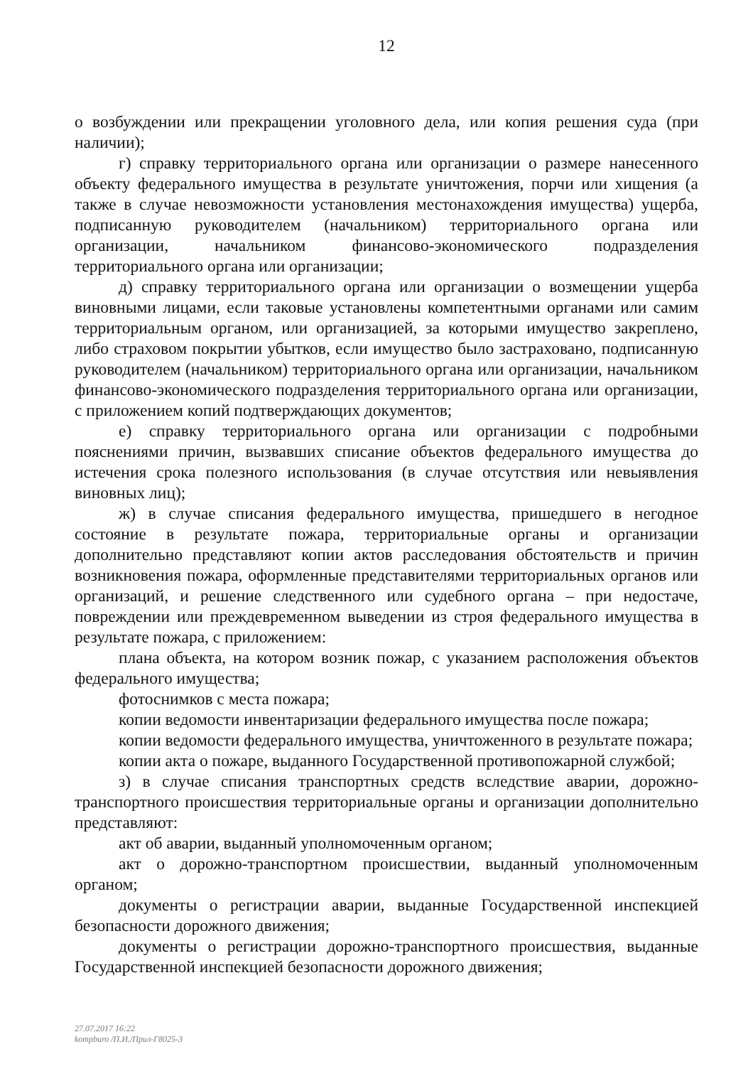12
о возбуждении или прекращении уголовного дела, или копия решения суда (при наличии);
г) справку территориального органа или организации о размере нанесенного объекту федерального имущества в результате уничтожения, порчи или хищения (а также в случае невозможности установления местонахождения имущества) ущерба, подписанную руководителем (начальником) территориального органа или организации, начальником финансово-экономического подразделения территориального органа или организации;
д) справку территориального органа или организации о возмещении ущерба виновными лицами, если таковые установлены компетентными органами или самим территориальным органом, или организацией, за которыми имущество закреплено, либо страховом покрытии убытков, если имущество было застраховано, подписанную руководителем (начальником) территориального органа или организации, начальником финансово-экономического подразделения территориального органа или организации, с приложением копий подтверждающих документов;
е) справку территориального органа или организации с подробными пояснениями причин, вызвавших списание объектов федерального имущества до истечения срока полезного использования (в случае отсутствия или невыявления виновных лиц);
ж) в случае списания федерального имущества, пришедшего в негодное состояние в результате пожара, территориальные органы и организации дополнительно представляют копии актов расследования обстоятельств и причин возникновения пожара, оформленные представителями территориальных органов или организаций, и решение следственного или судебного органа – при недостаче, повреждении или преждевременном выведении из строя федерального имущества в результате пожара, с приложением:
плана объекта, на котором возник пожар, с указанием расположения объектов федерального имущества;
фотоснимков с места пожара;
копии ведомости инвентаризации федерального имущества после пожара;
копии ведомости федерального имущества, уничтоженного в результате пожара;
копии акта о пожаре, выданного Государственной противопожарной службой;
з) в случае списания транспортных средств вследствие аварии, дорожно-транспортного происшествия территориальные органы и организации дополнительно представляют:
акт об аварии, выданный уполномоченным органом;
акт о дорожно-транспортном происшествии, выданный уполномоченным органом;
документы о регистрации аварии, выданные Государственной инспекцией безопасности дорожного движения;
документы о регистрации дорожно-транспортного происшествия, выданные Государственной инспекцией безопасности дорожного движения;
27.07.2017 16:22
kompburo /П.И./Прил-Г8025-3